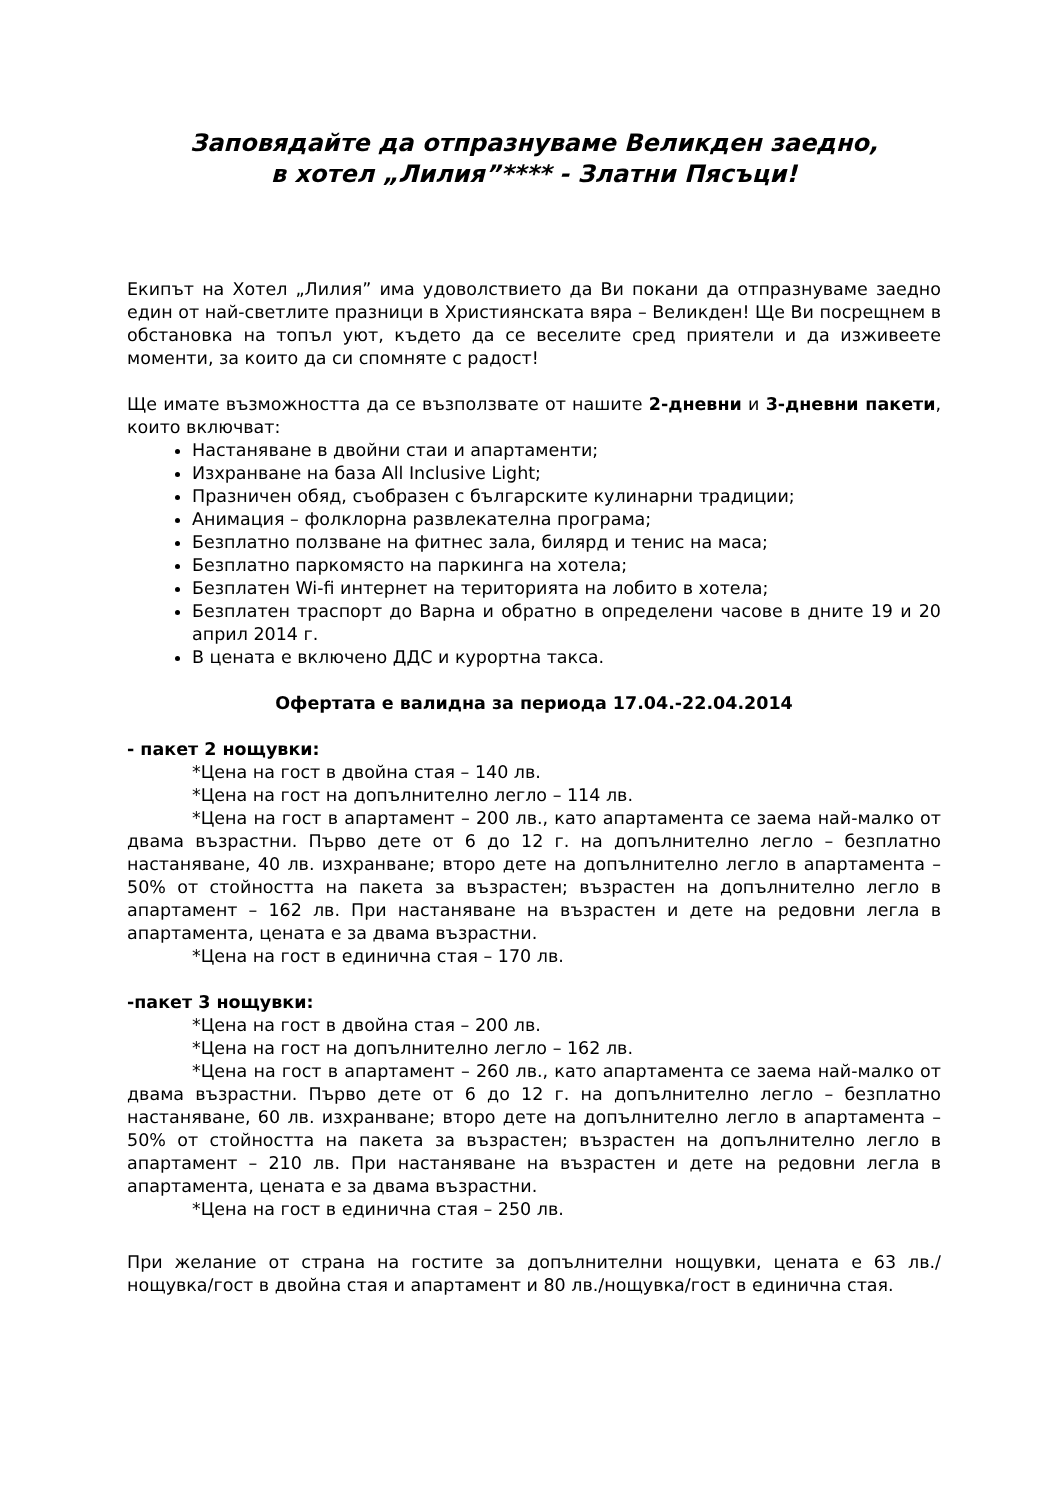Заповядайте да отпразнуваме Великден заедно,
в хотел „Лилия”**** - Златни Пясъци!
Екипът на Хотел „Лилия” има удоволствието да Ви покани да отпразнуваме заедно един от най-светлите празници в Християнската вяра – Великден! Ще Ви посрещнем в обстановка на топъл уют, където да се веселите сред приятели и да изживеете моменти, за които да си спомняте с радост!
Ще имате възможността да се възползвате от нашите 2-дневни и 3-дневни пакети, които включват:
Настаняване в двойни стаи и апартаменти;
Изхранване на база All Inclusive Light;
Празничен обяд, съобразен с българските кулинарни традиции;
Анимация – фолклорна развлекателна програма;
Безплатно ползване на фитнес зала, билярд и тенис на маса;
Безплатно паркомясто на паркинга на хотела;
Безплатен Wi-fi интернет на територията на лобито в хотела;
Безплатен траспорт до Варна и обратно в определени часове в дните 19 и 20 април 2014 г.
В цената е включено ДДС и курортна такса.
Офертата е валидна за периода 17.04.-22.04.2014
- пакет 2 нощувки:
*Цена на гост в двойна стая – 140 лв.
*Цена на гост на допълнително легло – 114 лв.
*Цена на гост в апартамент – 200 лв., като апартамента се заема най-малко от двама възрастни. Първо дете от 6 до 12 г. на допълнително легло – безплатно настаняване, 40 лв. изхранване; второ дете на допълнително легло в апартамента – 50% от стойността на пакета за възрастен; възрастен на допълнително легло в апартамент – 162 лв. При настаняване на възрастен и дете на редовни легла в апартамента, цената е за двама възрастни.
*Цена на гост в единична стая – 170 лв.
-пакет 3 нощувки:
*Цена на гост в двойна стая – 200 лв.
*Цена на гост на допълнително легло – 162 лв.
*Цена на гост в апартамент – 260 лв., като апартамента се заема най-малко от двама възрастни. Първо дете от 6 до 12 г. на допълнително легло – безплатно настаняване, 60 лв. изхранване; второ дете на допълнително легло в апартамента – 50% от стойността на пакета за възрастен; възрастен на допълнително легло в апартамент – 210 лв. При настаняване на възрастен и дете на редовни легла в апартамента, цената е за двама възрастни.
*Цена на гост в единична стая – 250 лв.
При желание от страна на гостите за допълнителни нощувки, цената е 63 лв./нощувка/гост в двойна стая и апартамент и 80 лв./нощувка/гост в единична стая.